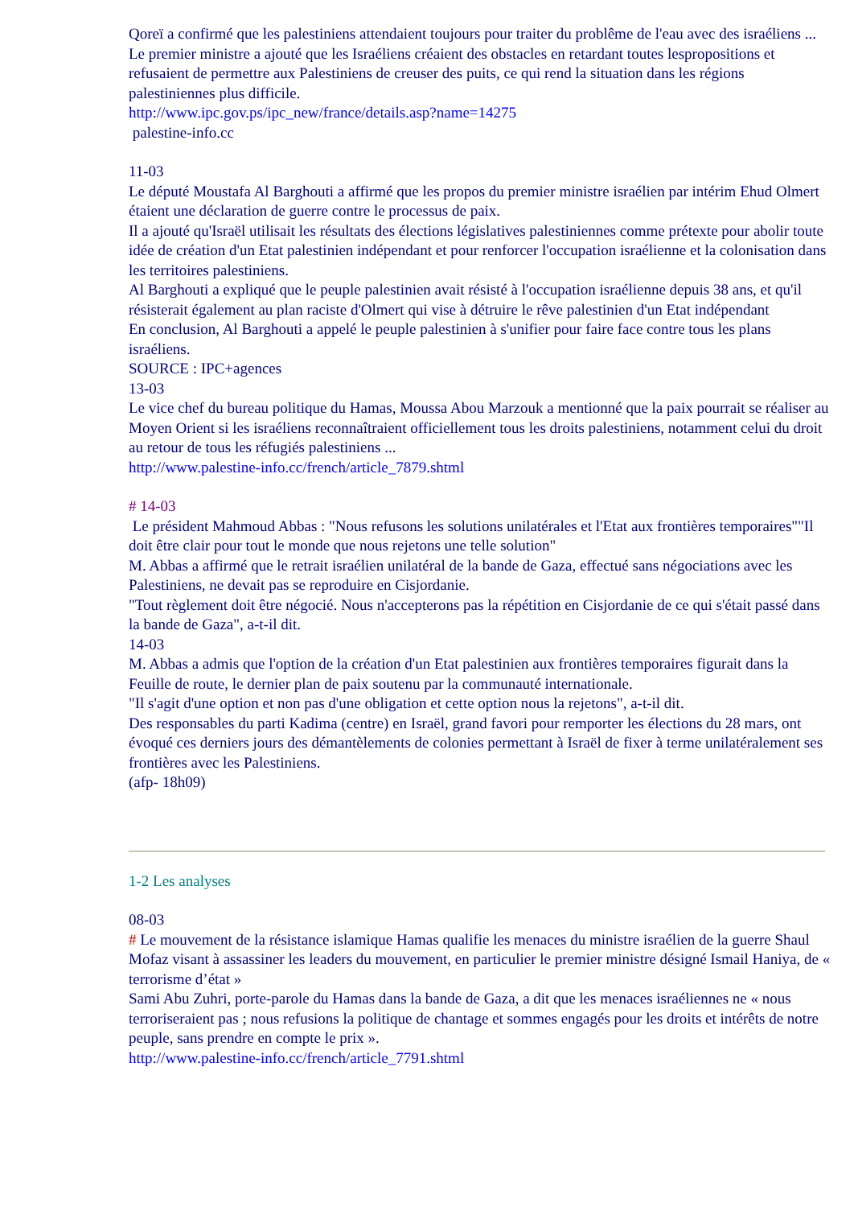Qoreï a confirmé que les palestiniens attendaient toujours pour traiter du problême de l'eau avec des israéliens ...
Le premier ministre a ajouté que les Israéliens créaient des obstacles en retardant toutes lespropositions et refusaient de permettre aux Palestiniens de creuser des puits, ce qui rend la situation dans les régions palestiniennes plus difficile.
http://www.ipc.gov.ps/ipc_new/france/details.asp?name=14275
palestine-info.cc
11-03
Le député Moustafa Al Barghouti a affirmé que les propos du premier ministre israélien par intérim Ehud Olmert étaient une déclaration de guerre contre le processus de paix.
Il a ajouté qu'Israël utilisait les résultats des élections législatives palestiniennes comme prétexte pour abolir toute idée de création d'un Etat palestinien indépendant et pour renforcer l'occupation israélienne et la colonisation dans les territoires palestiniens.
Al Barghouti a expliqué que le peuple palestinien avait résisté à l'occupation israélienne depuis 38 ans, et qu'il résisterait également au plan raciste d'Olmert qui vise à détruire le rêve palestinien d'un Etat indépendant
En conclusion, Al Barghouti a appelé le peuple palestinien à s'unifier pour faire face contre tous les plans israéliens.
SOURCE : IPC+agences
13-03
Le vice chef du bureau politique du Hamas, Moussa Abou Marzouk a mentionné que la paix pourrait se réaliser au Moyen Orient si les israéliens reconnaîtraient officiellement tous les droits palestiniens, notamment celui du droit au retour de tous les réfugiés palestiniens ...
http://www.palestine-info.cc/french/article_7879.shtml
# 14-03
Le président Mahmoud Abbas : "Nous refusons les solutions unilatérales et l'Etat aux frontières temporaires""Il doit être clair pour tout le monde que nous rejetons une telle solution"
M. Abbas a affirmé que le retrait israélien unilatéral de la bande de Gaza, effectué sans négociations avec les Palestiniens, ne devait pas se reproduire en Cisjordanie.
"Tout règlement doit être négocié. Nous n'accepterons pas la répétition en Cisjordanie de ce qui s'était passé dans la bande de Gaza", a-t-il dit.
14-03
M. Abbas a admis que l'option de la création d'un Etat palestinien aux frontières temporaires figurait dans la Feuille de route, le dernier plan de paix soutenu par la communauté internationale.
"Il s'agit d'une option et non pas d'une obligation et cette option nous la rejetons", a-t-il dit.
Des responsables du parti Kadima (centre) en Israël, grand favori pour remporter les élections du 28 mars, ont évoqué ces derniers jours des démantèlements de colonies permettant à Israël de fixer à terme unilatéralement ses frontières avec les Palestiniens.
(afp- 18h09)
1-2 Les analyses
08-03
# Le mouvement de la résistance islamique Hamas qualifie les menaces du ministre israélien de la guerre Shaul Mofaz visant à assassiner les leaders du mouvement, en particulier le premier ministre désigné Ismail Haniya, de « terrorisme d’état »
Sami Abu Zuhri, porte-parole du Hamas dans la bande de Gaza, a dit que les menaces israéliennes ne « nous terroriseraient pas ; nous refusions la politique de chantage et sommes engagés pour les droits et intérêts de notre peuple, sans prendre en compte le prix ».
http://www.palestine-info.cc/french/article_7791.shtml